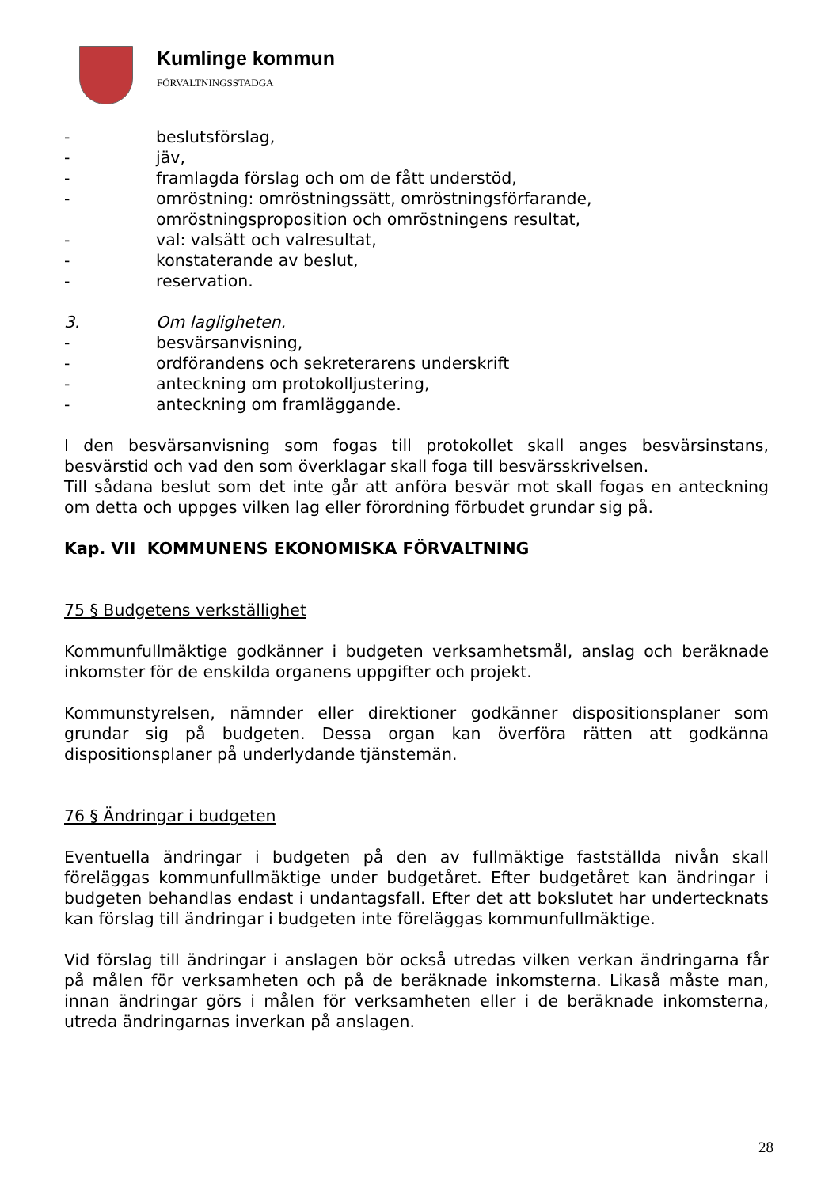Kumlinge kommun
FÖRVALTNINGSSTADGA
- beslutsförslag,
- jäv,
- framlagda förslag och om de fått understöd,
- omröstning: omröstningssätt, omröstningsförfarande, omröstningsproposition och omröstningens resultat,
- val: valsätt och valresultat,
- konstaterande av beslut,
- reservation.
3. Om lagligheten.
- besvärsanvisning,
- ordförandens och sekreterarens underskrift
- anteckning om protokolljustering,
- anteckning om framläggande.
I den besvärsanvisning som fogas till protokollet skall anges besvärsinstans, besvärstid och vad den som överklagar skall foga till besvärsskrivelsen.
Till sådana beslut som det inte går att anföra besvär mot skall fogas en anteckning om detta och uppges vilken lag eller förordning förbudet grundar sig på.
Kap. VII KOMMUNENS EKONOMISKA FÖRVALTNING
75 § Budgetens verkställighet
Kommunfullmäktige godkänner i budgeten verksamhetsmål, anslag och beräknade inkomster för de enskilda organens uppgifter och projekt.
Kommunstyrelsen, nämnder eller direktioner godkänner dispositionsplaner som grundar sig på budgeten. Dessa organ kan överföra rätten att godkänna dispositionsplaner på underlydande tjänstemän.
76 § Ändringar i budgeten
Eventuella ändringar i budgeten på den av fullmäktige fastställda nivån skall föreläggas kommunfullmäktige under budgetåret. Efter budgetåret kan ändringar i budgeten behandlas endast i undantagsfall. Efter det att bokslutet har undertecknats kan förslag till ändringar i budgeten inte föreläggas kommunfullmäktige.
Vid förslag till ändringar i anslagen bör också utredas vilken verkan ändringarna får på målen för verksamheten och på de beräknade inkomsterna. Likaså måste man, innan ändringar görs i målen för verksamheten eller i de beräknade inkomsterna, utreda ändringarnas inverkan på anslagen.
28